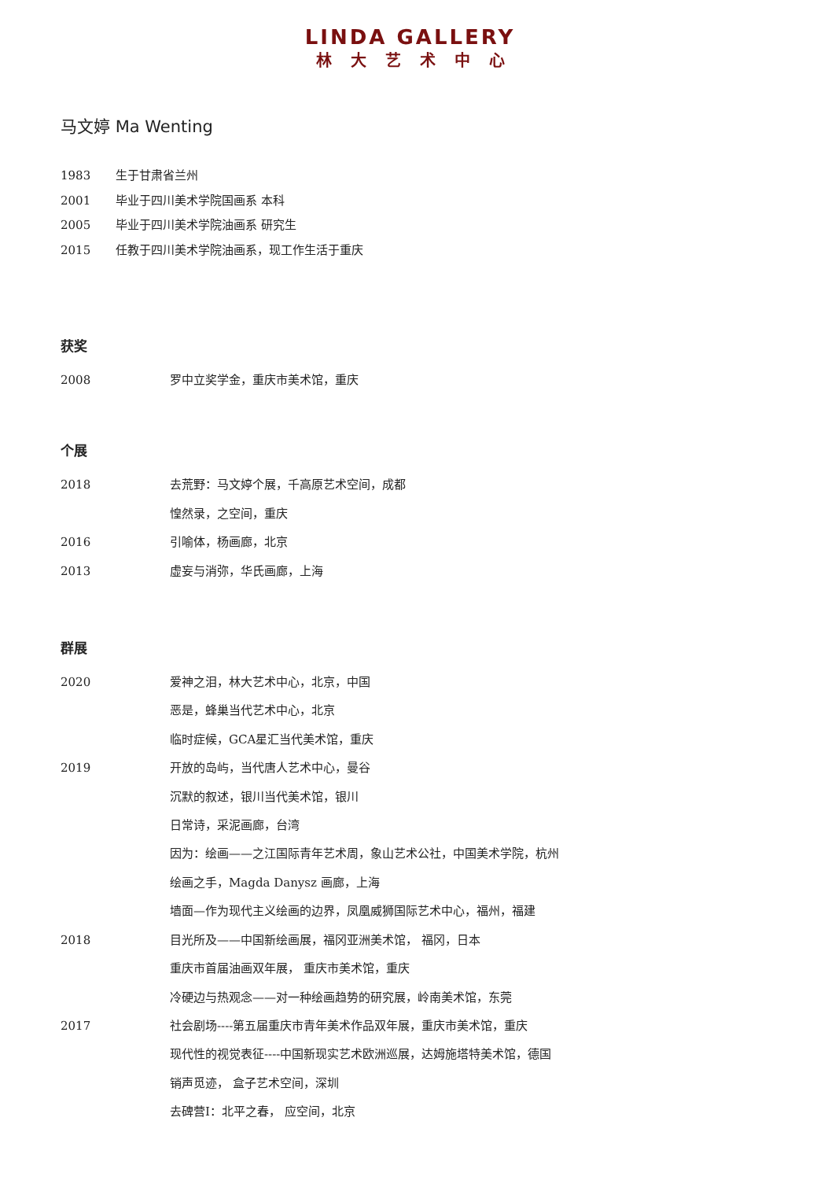LINDA GALLERY
林大艺术中心
马文婷 Ma Wenting
1983 生于甘肃省兰州
2001 毕业于四川美术学院国画系 本科
2005 毕业于四川美术学院油画系 研究生
2015 任教于四川美术学院油画系，现工作生活于重庆
获奖
2008 罗中立奖学金，重庆市美术馆，重庆
个展
2018 去荒野：马文婷个展，千高原艺术空间，成都
惶然录，之空间，重庆
2016 引喻体，杨画廊，北京
2013 虚妄与消弥，华氏画廊，上海
群展
2020 爱神之泪，林大艺术中心，北京，中国
恶是，蜂巢当代艺术中心，北京
临时症候，GCA星汇当代美术馆，重庆
2019 开放的岛屿，当代唐人艺术中心，曼谷
沉默的叙述，银川当代美术馆，银川
日常诗，采泥画廊，台湾
因为：绘画——之江国际青年艺术周，象山艺术公社，中国美术学院，杭州
绘画之手，Magda Danysz 画廊，上海
墙面—作为现代主义绘画的边界，凤凰威狮国际艺术中心，福州，福建
2018 目光所及——中国新绘画展，福冈亚洲美术馆， 福冈，日本
重庆市首届油画双年展， 重庆市美术馆，重庆
冷硬边与热观念——对一种绘画趋势的研究展，岭南美术馆，东莞
2017 社会剧场----第五届重庆市青年美术作品双年展，重庆市美术馆，重庆
现代性的视觉表征----中国新现实艺术欧洲巡展，达姆施塔特美术馆，德国
销声觅迹， 盒子艺术空间，深圳
去碑营I：北平之春， 应空间，北京